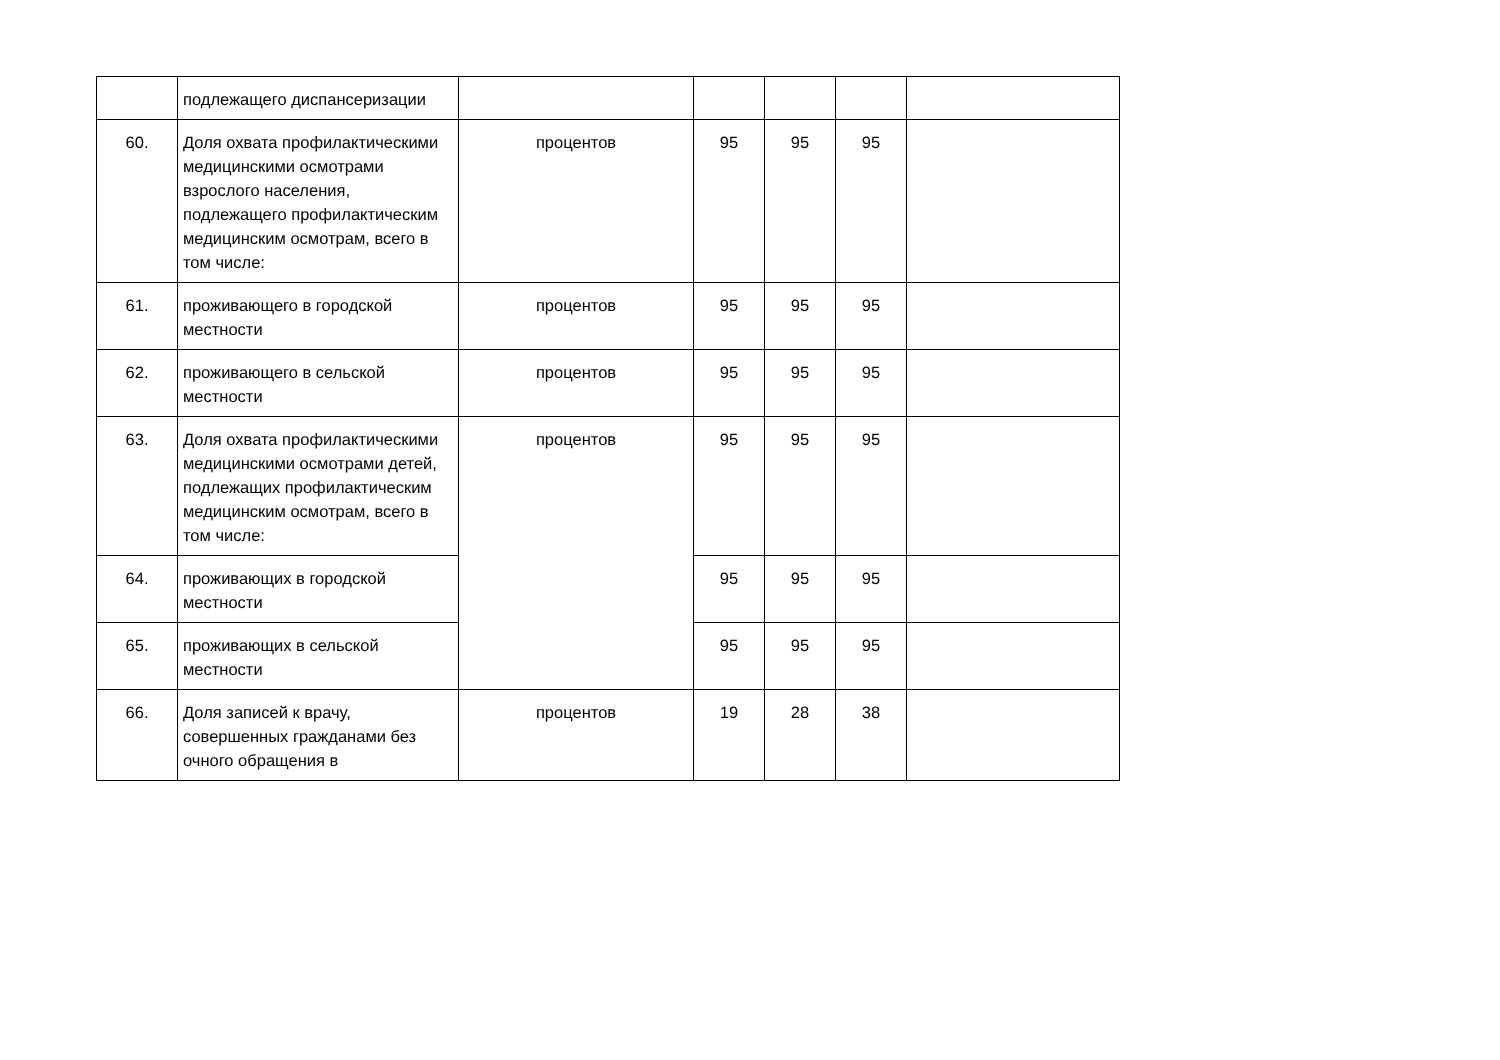| | подлежащего диспансеризации | | | | | |
| 60. | Доля охвата профилактическими медицинскими осмотрами взрослого населения, подлежащего профилактическим медицинским осмотрам, всего в том числе: | процентов | 95 | 95 | 95 | |
| 61. | проживающего в городской местности | процентов | 95 | 95 | 95 | |
| 62. | проживающего в сельской местности | процентов | 95 | 95 | 95 | |
| 63. | Доля охвата профилактическими медицинскими осмотрами детей, подлежащих профилактическим медицинским осмотрам, всего в том числе: | процентов | 95 | 95 | 95 | |
| 64. | проживающих в городской местности | | 95 | 95 | 95 | |
| 65. | проживающих в сельской местности | | 95 | 95 | 95 | |
| 66. | Доля записей к врачу, совершенных гражданами без очного обращения в | процентов | 19 | 28 | 38 | |